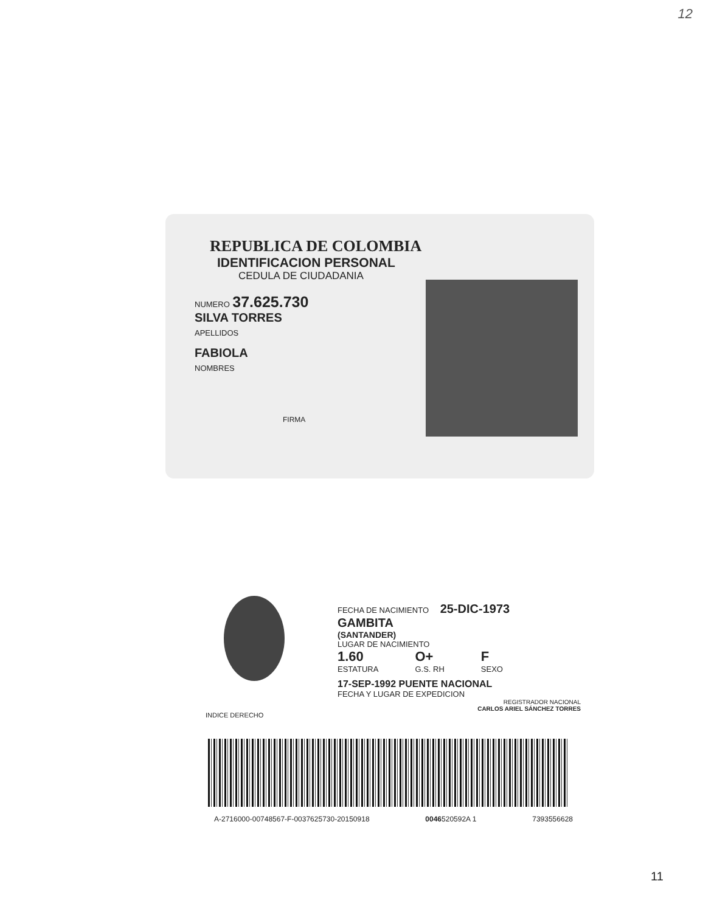12
REPUBLICA DE COLOMBIA
IDENTIFICACION PERSONAL
CEDULA DE CIUDADANIA
NUMERO 37.625.730
SILVA TORRES
APELLIDOS
FABIOLA
NOMBRES
FIRMA
FECHA DE NACIMIENTO 25-DIC-1973
GAMBITA
(SANTANDER)
LUGAR DE NACIMIENTO
1.60
ESTATURA
O+
G.S. RH
F
SEXO
17-SEP-1992 PUENTE NACIONAL
FECHA Y LUGAR DE EXPEDICION
REGISTRADOR NACIONAL
CARLOS ARIEL SÁNCHEZ TORRES
INDICE DERECHO
A-2716000-00748567-F-0037625730-20150918 0046520592A 1 7393556628
11